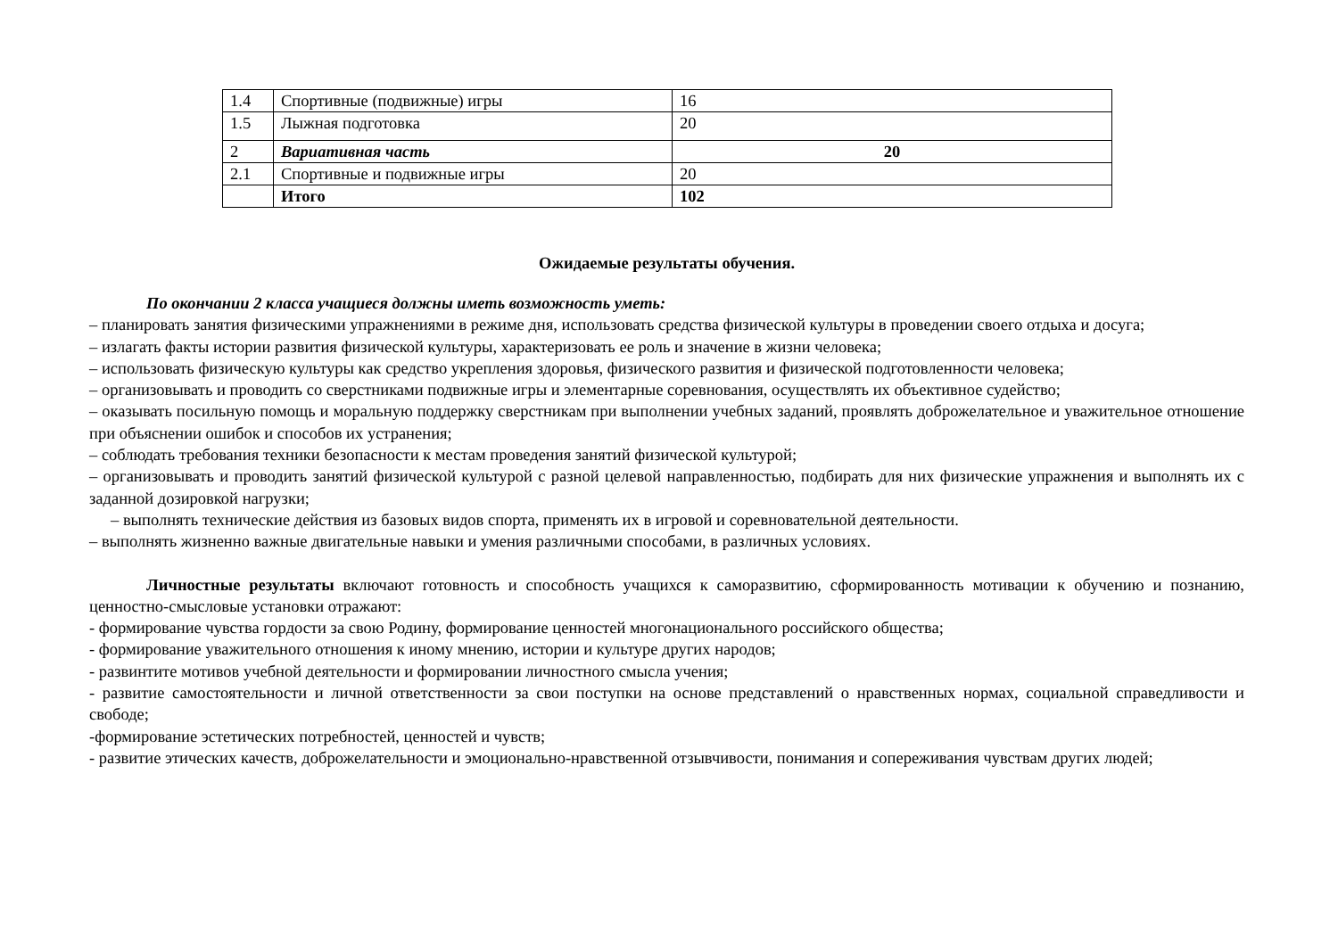| 1.4 | Спортивные (подвижные) игры | 16 |
| 1.5 | Лыжная подготовка | 20 |
| 2 | Вариативная часть | 20 |
| 2.1 | Спортивные и подвижные игры | 20 |
| | Итого | 102 |
Ожидаемые результаты обучения.
По окончании 2 класса учащиеся должны иметь возможность уметь:
– планировать занятия физическими упражнениями в режиме дня, использовать средства физической культуры в проведении своего отдыха и досуга;
– излагать факты истории развития физической культуры, характеризовать ее роль и значение в жизни человека;
– использовать физическую культуры как средство укрепления здоровья, физического развития и физической подготовленности человека;
– организовывать и проводить со сверстниками подвижные игры и элементарные соревнования, осуществлять их объективное судейство;
– оказывать посильную помощь и моральную поддержку сверстникам при выполнении учебных заданий, проявлять доброжелательное и уважительное отношение при объяснении ошибок и способов их устранения;
– соблюдать требования техники безопасности к местам проведения занятий физической культурой;
– организовывать и проводить занятий физической культурой с разной целевой направленностью, подбирать для них физические упражнения и выполнять их с заданной дозировкой нагрузки;
– выполнять технические действия из базовых видов спорта, применять их в игровой и соревновательной деятельности.
– выполнять жизненно важные двигательные навыки и умения различными способами, в различных условиях.
Личностные результаты включают готовность и способность учащихся к саморазвитию, сформированность мотивации к обучению и познанию, ценностно-смысловые установки отражают:
- формирование чувства гордости за свою Родину, формирование ценностей многонационального российского общества;
- формирование уважительного отношения к иному мнению, истории и культуре других народов;
- развинтите мотивов учебной деятельности и формировании личностного смысла учения;
- развитие самостоятельности и личной ответственности за свои поступки на основе представлений о нравственных нормах, социальной справедливости и свободе;
-формирование эстетических потребностей, ценностей и чувств;
- развитие этических качеств, доброжелательности и эмоционально-нравственной отзывчивости, понимания и сопереживания чувствам других людей;